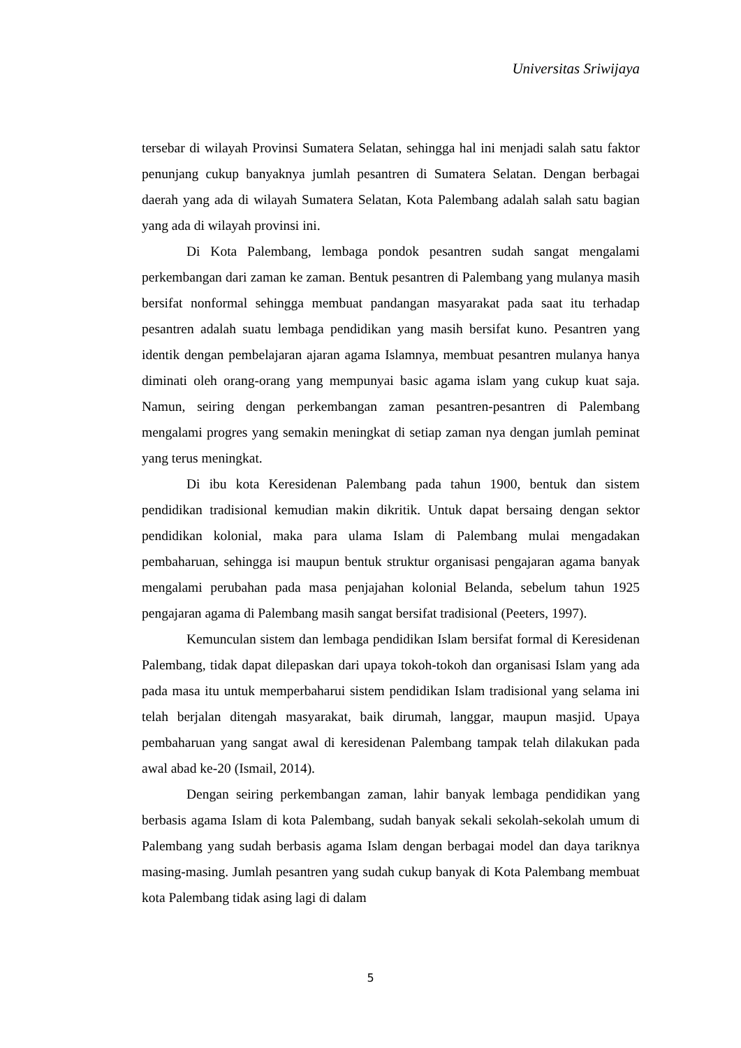Universitas Sriwijaya
tersebar di wilayah Provinsi Sumatera Selatan, sehingga hal ini menjadi salah satu faktor penunjang cukup banyaknya jumlah pesantren di Sumatera Selatan. Dengan berbagai daerah yang ada di wilayah Sumatera Selatan, Kota Palembang adalah salah satu bagian yang ada di wilayah provinsi ini.
Di Kota Palembang, lembaga pondok pesantren sudah sangat mengalami perkembangan dari zaman ke zaman. Bentuk pesantren di Palembang yang mulanya masih bersifat nonformal sehingga membuat pandangan masyarakat pada saat itu terhadap pesantren adalah suatu lembaga pendidikan yang masih bersifat kuno. Pesantren yang identik dengan pembelajaran ajaran agama Islamnya, membuat pesantren mulanya hanya diminati oleh orang-orang yang mempunyai basic agama islam yang cukup kuat saja. Namun, seiring dengan perkembangan zaman pesantren-pesantren di Palembang mengalami progres yang semakin meningkat di setiap zaman nya dengan jumlah peminat yang terus meningkat.
Di ibu kota Keresidenan Palembang pada tahun 1900, bentuk dan sistem pendidikan tradisional kemudian makin dikritik. Untuk dapat bersaing dengan sektor pendidikan kolonial, maka para ulama Islam di Palembang mulai mengadakan pembaharuan, sehingga isi maupun bentuk struktur organisasi pengajaran agama banyak mengalami perubahan pada masa penjajahan kolonial Belanda, sebelum tahun 1925 pengajaran agama di Palembang masih sangat bersifat tradisional (Peeters, 1997).
Kemunculan sistem dan lembaga pendidikan Islam bersifat formal di Keresidenan Palembang, tidak dapat dilepaskan dari upaya tokoh-tokoh dan organisasi Islam yang ada pada masa itu untuk memperbaharui sistem pendidikan Islam tradisional yang selama ini telah berjalan ditengah masyarakat, baik dirumah, langgar, maupun masjid. Upaya pembaharuan yang sangat awal di keresidenan Palembang tampak telah dilakukan pada awal abad ke-20 (Ismail, 2014).
Dengan seiring perkembangan zaman, lahir banyak lembaga pendidikan yang berbasis agama Islam di kota Palembang, sudah banyak sekali sekolah-sekolah umum di Palembang yang sudah berbasis agama Islam dengan berbagai model dan daya tariknya masing-masing. Jumlah pesantren yang sudah cukup banyak di Kota Palembang membuat kota Palembang tidak asing lagi di dalam
5